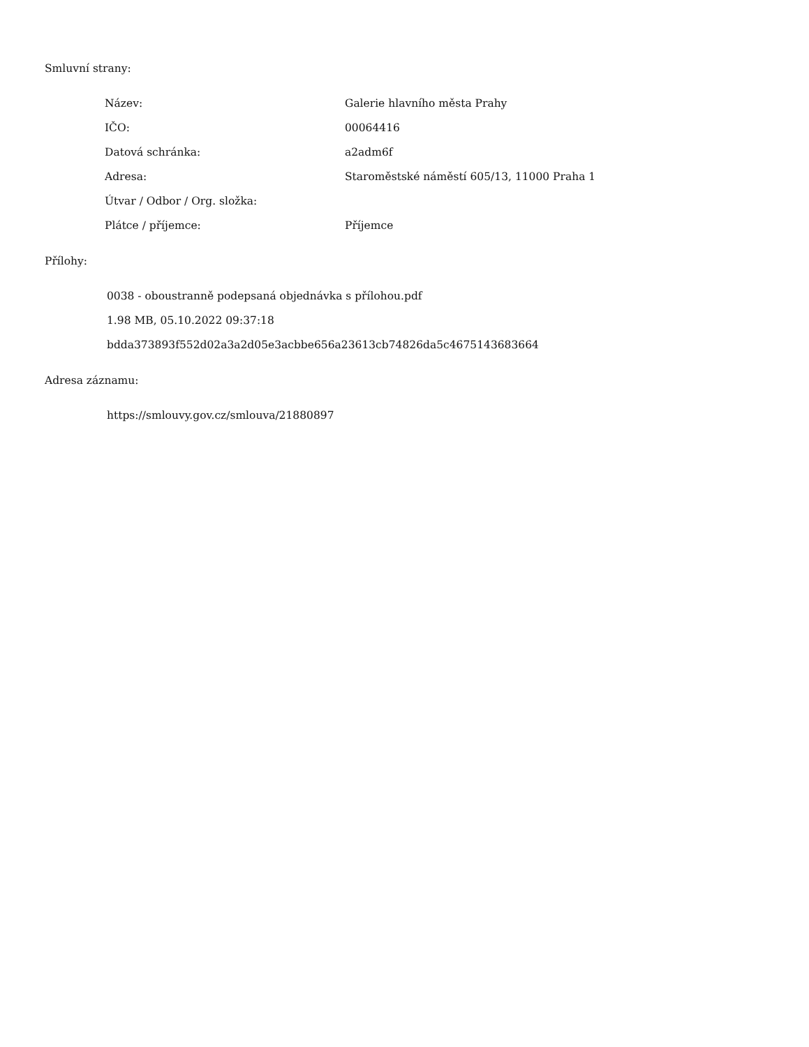Smluvní strany:
| Název: | Galerie hlavního města Prahy |
| IČO: | 00064416 |
| Datová schránka: | a2adm6f |
| Adresa: | Staroměstské náměstí 605/13, 11000 Praha 1 |
| Útvar / Odbor / Org. složka: | |
| Plátce / příjemce: | Příjemce |
Přílohy:
0038 - oboustranně podepsaná objednávka s přílohou.pdf
1.98 MB, 05.10.2022 09:37:18
bdda373893f552d02a3a2d05e3acbbe656a23613cb74826da5c4675143683664
Adresa záznamu:
https://smlouvy.gov.cz/smlouva/21880897